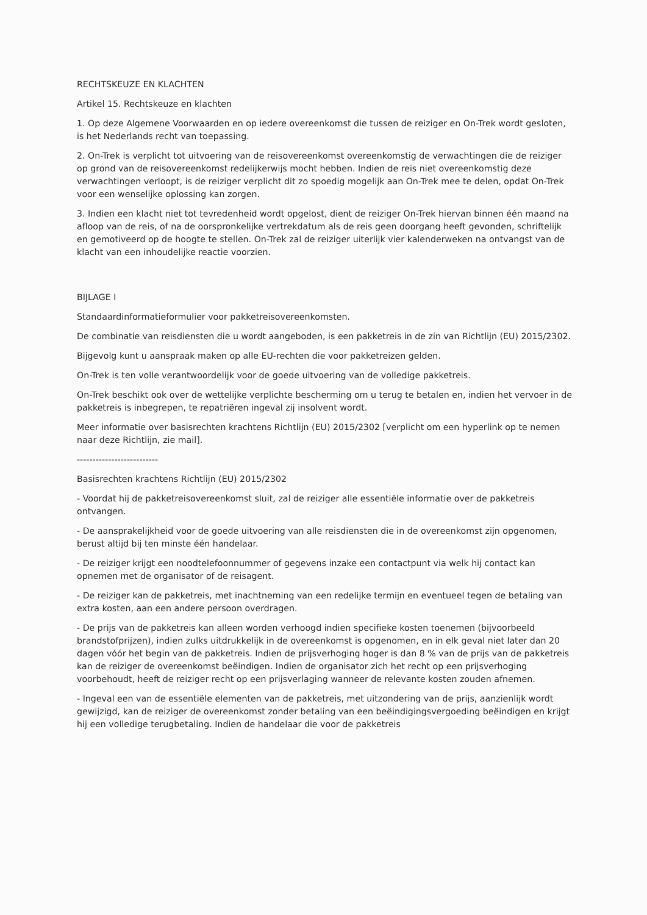RECHTSKEUZE EN KLACHTEN
Artikel 15. Rechtskeuze en klachten
1. Op deze Algemene Voorwaarden en op iedere overeenkomst die tussen de reiziger en On-Trek wordt gesloten, is het Nederlands recht van toepassing.
2. On-Trek is verplicht tot uitvoering van de reisovereenkomst overeenkomstig de verwachtingen die de reiziger op grond van de reisovereenkomst redelijkerwijs mocht hebben. Indien de reis niet overeenkomstig deze verwachtingen verloopt, is de reiziger verplicht dit zo spoedig mogelijk aan On-Trek mee te delen, opdat On-Trek voor een wenselijke oplossing kan zorgen.
3. Indien een klacht niet tot tevredenheid wordt opgelost, dient de reiziger On-Trek hiervan binnen één maand na afloop van de reis, of na de oorspronkelijke vertrekdatum als de reis geen doorgang heeft gevonden, schriftelijk en gemotiveerd op de hoogte te stellen. On-Trek zal de reiziger uiterlijk vier kalenderweken na ontvangst van de klacht van een inhoudelijke reactie voorzien.
BIJLAGE I
Standaardinformatieformulier voor pakketreisovereenkomsten.
De combinatie van reisdiensten die u wordt aangeboden, is een pakketreis in de zin van Richtlijn (EU) 2015/2302.
Bijgevolg kunt u aanspraak maken op alle EU-rechten die voor pakketreizen gelden.
On-Trek is ten volle verantwoordelijk voor de goede uitvoering van de volledige pakketreis.
On-Trek beschikt ook over de wettelijke verplichte bescherming om u terug te betalen en, indien het vervoer in de pakketreis is inbegrepen, te repatriëren ingeval zij insolvent wordt.
Meer informatie over basisrechten krachtens Richtlijn (EU) 2015/2302 [verplicht om een hyperlink op te nemen naar deze Richtlijn, zie mail].
--------------------------
Basisrechten krachtens Richtlijn (EU) 2015/2302
- Voordat hij de pakketreisovereenkomst sluit, zal de reiziger alle essentiële informatie over de pakketreis ontvangen.
- De aansprakelijkheid voor de goede uitvoering van alle reisdiensten die in de overeenkomst zijn opgenomen, berust altijd bij ten minste één handelaar.
- De reiziger krijgt een noodtelefoonnummer of gegevens inzake een contactpunt via welk hij contact kan opnemen met de organisator of de reisagent.
- De reiziger kan de pakketreis, met inachtneming van een redelijke termijn en eventueel tegen de betaling van extra kosten, aan een andere persoon overdragen.
- De prijs van de pakketreis kan alleen worden verhoogd indien specifieke kosten toenemen (bijvoorbeeld brandstofprijzen), indien zulks uitdrukkelijk in de overeenkomst is opgenomen, en in elk geval niet later dan 20 dagen vóór het begin van de pakketreis. Indien de prijsverhoging hoger is dan 8 % van de prijs van de pakketreis kan de reiziger de overeenkomst beëindigen. Indien de organisator zich het recht op een prijsverhoging voorbehoudt, heeft de reiziger recht op een prijsverlaging wanneer de relevante kosten zouden afnemen.
- Ingeval een van de essentiële elementen van de pakketreis, met uitzondering van de prijs, aanzienlijk wordt gewijzigd, kan de reiziger de overeenkomst zonder betaling van een beëindigingsvergoeding beëindigen en krijgt hij een volledige terugbetaling. Indien de handelaar die voor de pakketreis